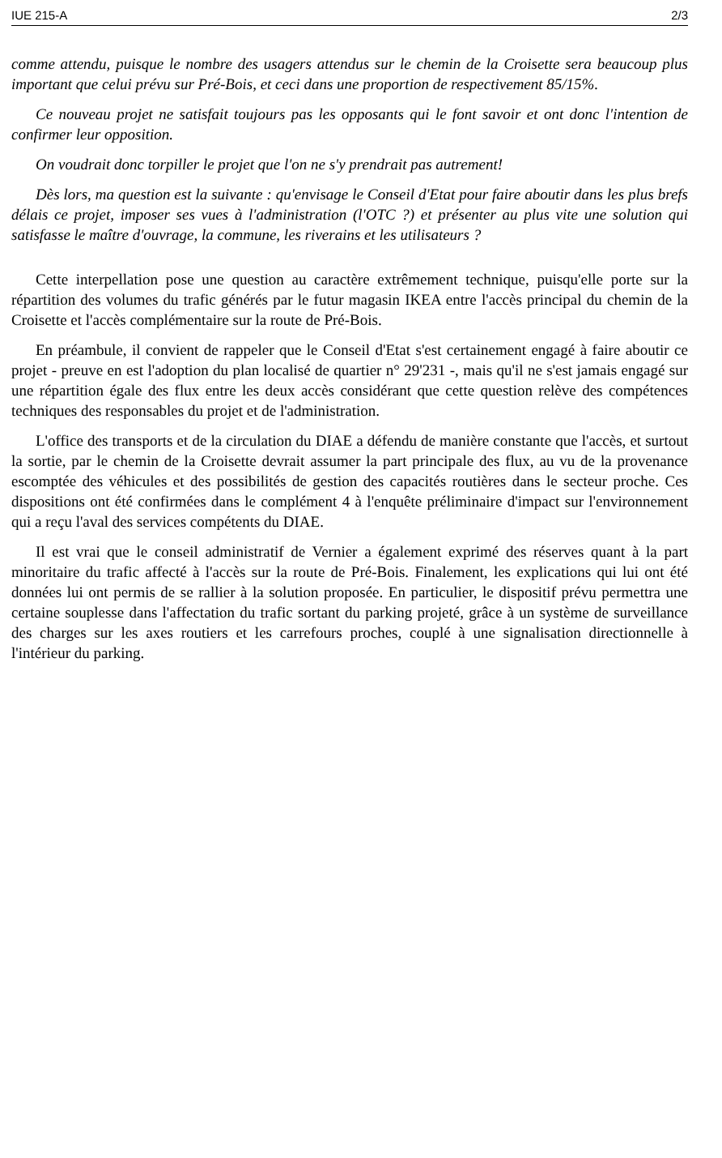IUE 215-A 2/3
comme attendu, puisque le nombre des usagers attendus sur le chemin de la Croisette sera beaucoup plus important que celui prévu sur Pré-Bois, et ceci dans une proportion de respectivement 85/15%.
Ce nouveau projet ne satisfait toujours pas les opposants qui le font savoir et ont donc l'intention de confirmer leur opposition.
On voudrait donc torpiller le projet que l'on ne s'y prendrait pas autrement!
Dès lors, ma question est la suivante : qu'envisage le Conseil d'Etat pour faire aboutir dans les plus brefs délais ce projet, imposer ses vues à l'administration (l'OTC ?) et présenter au plus vite une solution qui satisfasse le maître d'ouvrage, la commune, les riverains et les utilisateurs ?
Cette interpellation pose une question au caractère extrêmement technique, puisqu'elle porte sur la répartition des volumes du trafic générés par le futur magasin IKEA entre l'accès principal du chemin de la Croisette et l'accès complémentaire sur la route de Pré-Bois.
En préambule, il convient de rappeler que le Conseil d'Etat s'est certainement engagé à faire aboutir ce projet - preuve en est l'adoption du plan localisé de quartier n° 29'231 -, mais qu'il ne s'est jamais engagé sur une répartition égale des flux entre les deux accès considérant que cette question relève des compétences techniques des responsables du projet et de l'administration.
L'office des transports et de la circulation du DIAE a défendu de manière constante que l'accès, et surtout la sortie, par le chemin de la Croisette devrait assumer la part principale des flux, au vu de la provenance escomptée des véhicules et des possibilités de gestion des capacités routières dans le secteur proche. Ces dispositions ont été confirmées dans le complément 4 à l'enquête préliminaire d'impact sur l'environnement qui a reçu l'aval des services compétents du DIAE.
Il est vrai que le conseil administratif de Vernier a également exprimé des réserves quant à la part minoritaire du trafic affecté à l'accès sur la route de Pré-Bois. Finalement, les explications qui lui ont été données lui ont permis de se rallier à la solution proposée. En particulier, le dispositif prévu permettra une certaine souplesse dans l'affectation du trafic sortant du parking projeté, grâce à un système de surveillance des charges sur les axes routiers et les carrefours proches, couplé à une signalisation directionnelle à l'intérieur du parking.